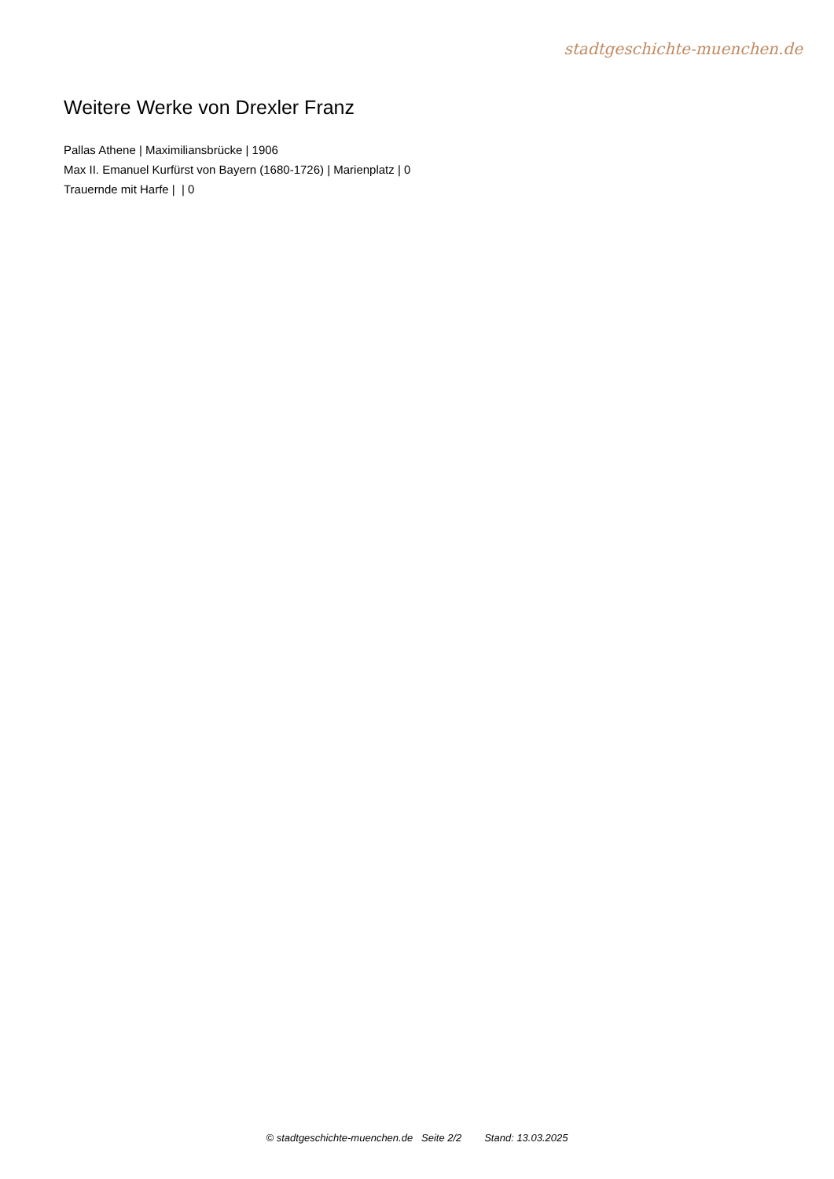stadtgeschichte-muenchen.de
Weitere Werke von Drexler Franz
Pallas Athene | Maximiliansbrücke | 1906
Max II. Emanuel Kurfürst von Bayern (1680-1726) | Marienplatz | 0
Trauernde mit Harfe | | 0
© stadtgeschichte-muenchen.de Seite 2/2 Stand: 13.03.2025